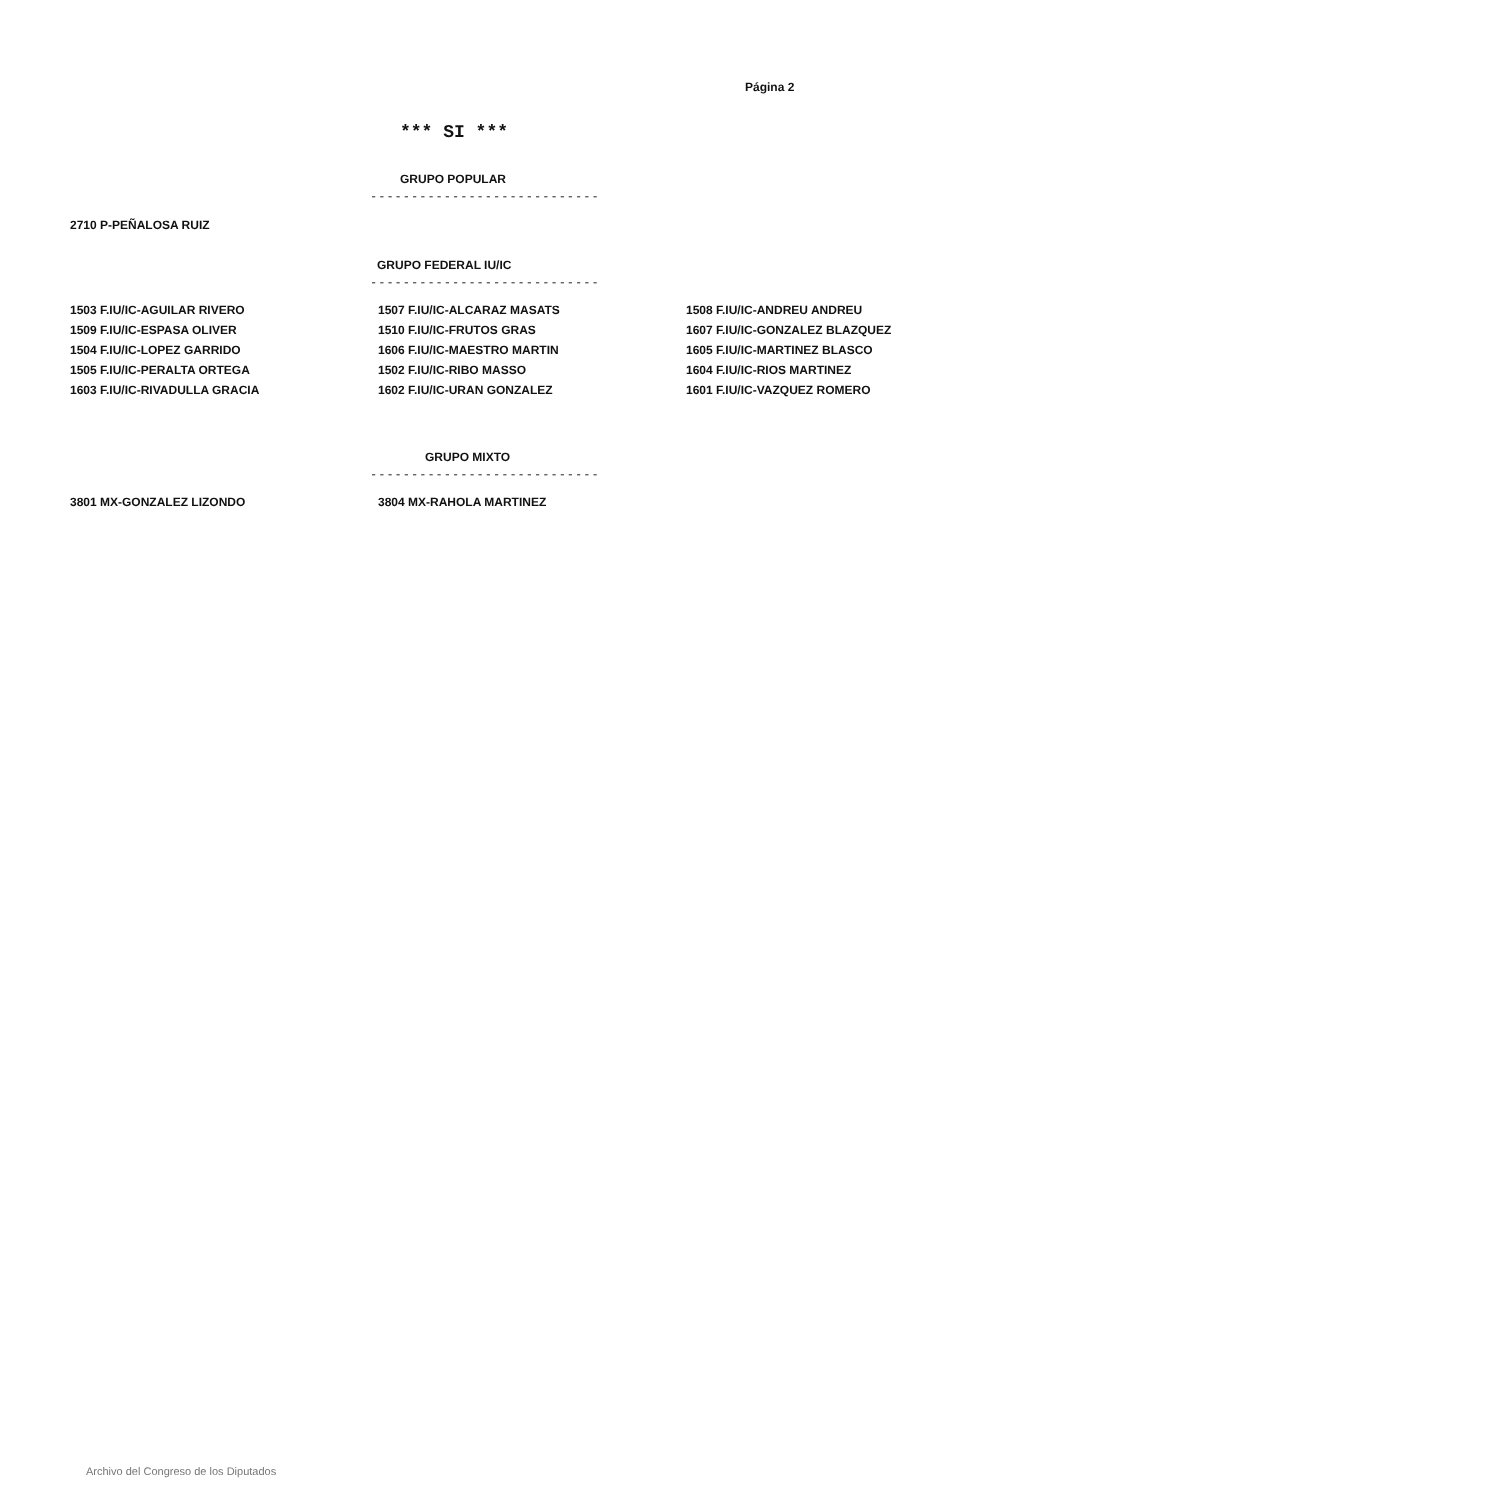Página 2
*** SI ***
GRUPO POPULAR
----------------------------
| 2710 P-PEÑALOSA RUIZ |
GRUPO FEDERAL IU/IC
----------------------------
| 1503 F.IU/IC-AGUILAR RIVERO | 1507 F.IU/IC-ALCARAZ MASATS | 1508 F.IU/IC-ANDREU ANDREU |
| 1509 F.IU/IC-ESPASA OLIVER | 1510 F.IU/IC-FRUTOS GRAS | 1607 F.IU/IC-GONZALEZ BLAZQUEZ |
| 1504 F.IU/IC-LOPEZ GARRIDO | 1606 F.IU/IC-MAESTRO MARTIN | 1605 F.IU/IC-MARTINEZ BLASCO |
| 1505 F.IU/IC-PERALTA ORTEGA | 1502 F.IU/IC-RIBO MASSO | 1604 F.IU/IC-RIOS MARTINEZ |
| 1603 F.IU/IC-RIVADULLA GRACIA | 1602 F.IU/IC-URAN GONZALEZ | 1601 F.IU/IC-VAZQUEZ ROMERO |
GRUPO MIXTO
----------------------------
| 3801 MX-GONZALEZ LIZONDO | 3804 MX-RAHOLA MARTINEZ |
Archivo del Congreso de los Diputados